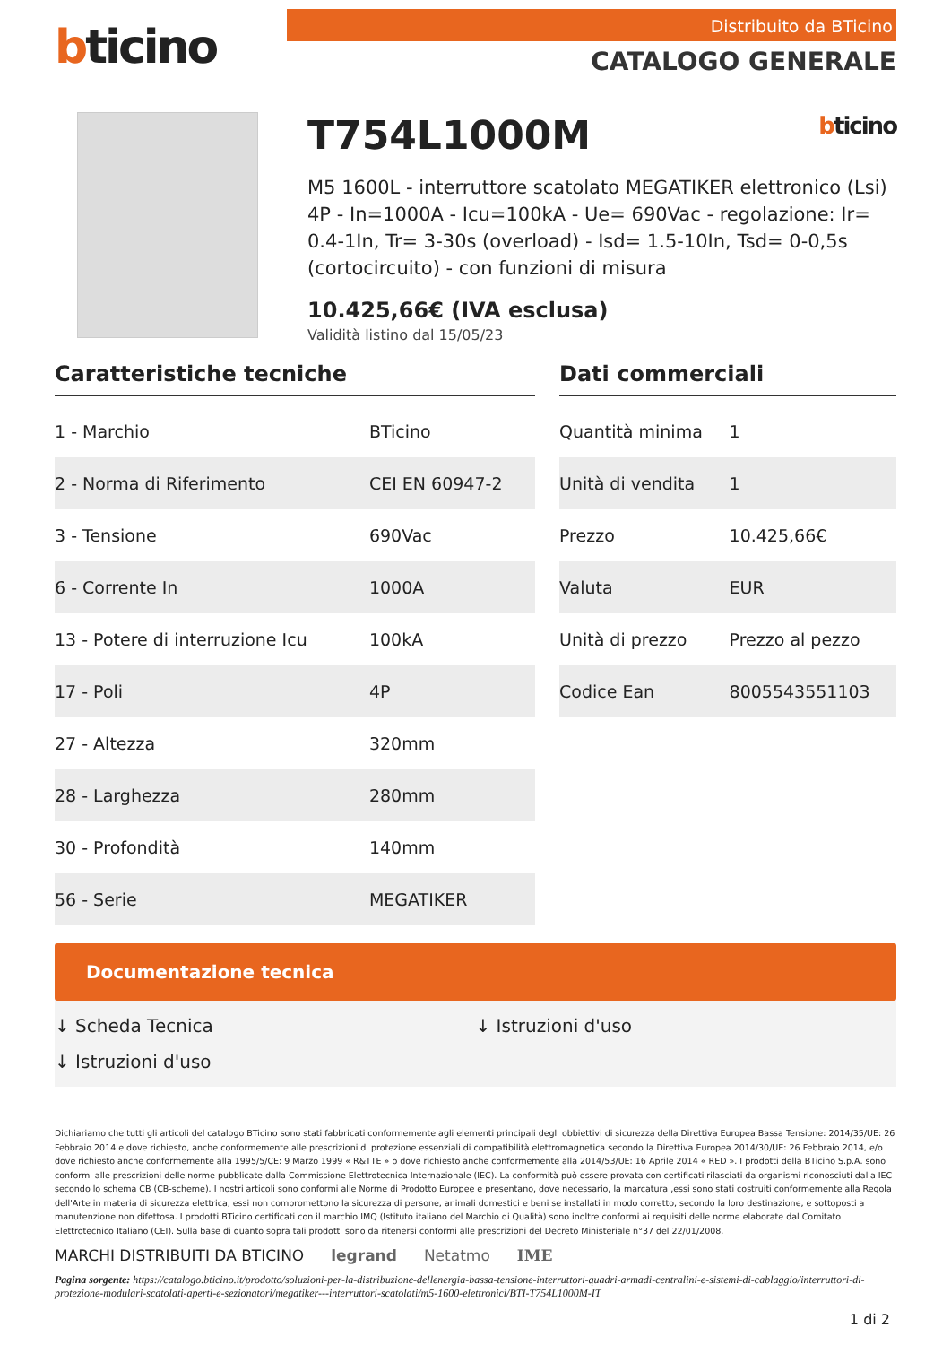bticino
Distribuito da BTicino
CATALOGO GENERALE
T754L1000M bticino
M5 1600L - interruttore scatolato MEGATIKER elettronico (Lsi) 4P - In=1000A - Icu=100kA - Ue= 690Vac - regolazione: Ir= 0.4-1In, Tr= 3-30s (overload) - Isd= 1.5-10In, Tsd= 0-0,5s (cortocircuito) - con funzioni di misura
10.425,66€ (IVA esclusa)
Validità listino dal 15/05/23
Caratteristiche tecniche
| 1 - Marchio | BTicino |
| 2 - Norma di Riferimento | CEI EN 60947-2 |
| 3 - Tensione | 690Vac |
| 6 - Corrente In | 1000A |
| 13 - Potere di interruzione Icu | 100kA |
| 17 - Poli | 4P |
| 27 - Altezza | 320mm |
| 28 - Larghezza | 280mm |
| 30 - Profondità | 140mm |
| 56 - Serie | MEGATIKER |
Dati commerciali
| Quantità minima | 1 |
| Unità di vendita | 1 |
| Prezzo | 10.425,66€ |
| Valuta | EUR |
| Unità di prezzo | Prezzo al pezzo |
| Codice Ean | 8005543551103 |
Documentazione tecnica
↓ Scheda Tecnica
↓ Istruzioni d'uso
↓ Istruzioni d'uso
Dichiariamo che tutti gli articoli del catalogo BTicino sono stati fabbricati conformemente agli elementi principali degli obbiettivi di sicurezza della Direttiva Europea Bassa Tensione: 2014/35/UE: 26 Febbraio 2014 e dove richiesto, anche conformemente alle prescrizioni di protezione essenziali di compatibilità elettromagnetica secondo la Direttiva Europea 2014/30/UE: 26 Febbraio 2014, e/o dove richiesto anche conformemente alla 1995/5/CE: 9 Marzo 1999 « R&TTE » o dove richiesto anche conformemente alla 2014/53/UE: 16 Aprile 2014 « RED ». I prodotti della BTicino S.p.A. sono conformi alle prescrizioni delle norme pubblicate dalla Commissione Elettrotecnica Internazionale (IEC). La conformità può essere provata con certificati rilasciati da organismi riconosciuti dalla IEC secondo lo schema CB (CB-scheme). I nostri articoli sono conformi alle Norme di Prodotto Europee e presentano, dove necessario, la marcatura ,essi sono stati costruiti conformemente alla Regola dell'Arte in materia di sicurezza elettrica, essi non compromettono la sicurezza di persone, animali domestici e beni se installati in modo corretto, secondo la loro destinazione, e sottoposti a manutenzione non difettosa. I prodotti BTicino certificati con il marchio IMQ (Istituto italiano del Marchio di Qualità) sono inoltre conformi ai requisiti delle norme elaborate dal Comitato Elettrotecnico Italiano (CEI). Sulla base di quanto sopra tali prodotti sono da ritenersi conformi alle prescrizioni del Decreto Ministeriale n°37 del 22/01/2008.
MARCHI DISTRIBUITI DA BTICINO legrand Netatmo IME
Pagina sorgente: https://catalogo.bticino.it/prodotto/soluzioni-per-la-distribuzione-dellenergia-bassa-tensione-interruttori-quadri-armadi-centralini-e-sistemi-di-cablaggio/interruttori-di-protezione-modulari-scatolati-aperti-e-sezionatori/megatiker---interruttori-scatolati/m5-1600-elettronici/BTI-T754L1000M-IT
1 di 2